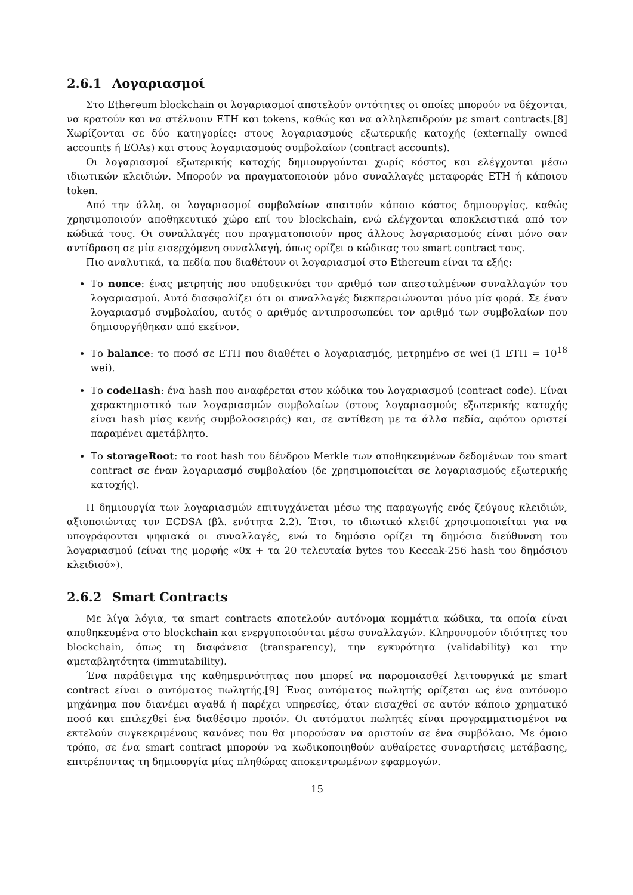2.6.1 Λογαριασμοί
Στο Ethereum blockchain οι λογαριασμοί αποτελούν οντότητες οι οποίες μπορούν να δέχονται, να κρατούν και να στέλνουν ETH και tokens, καθώς και να αλληλεπιδρούν με smart contracts.[8] Χωρίζονται σε δύο κατηγορίες: στους λογαριασμούς εξωτερικής κατοχής (externally owned accounts ή EOAs) και στους λογαριασμούς συμβολαίων (contract accounts).
Οι λογαριασμοί εξωτερικής κατοχής δημιουργούνται χωρίς κόστος και ελέγχονται μέσω ιδιωτικών κλειδιών. Μπορούν να πραγματοποιούν μόνο συναλλαγές μεταφοράς ETH ή κάποιου token.
Από την άλλη, οι λογαριασμοί συμβολαίων απαιτούν κάποιο κόστος δημιουργίας, καθώς χρησιμοποιούν αποθηκευτικό χώρο επί του blockchain, ενώ ελέγχονται αποκλειστικά από τον κώδικά τους. Οι συναλλαγές που πραγματοποιούν προς άλλους λογαριασμούς είναι μόνο σαν αντίδραση σε μία εισερχόμενη συναλλαγή, όπως ορίζει ο κώδικας του smart contract τους.
Πιο αναλυτικά, τα πεδία που διαθέτουν οι λογαριασμοί στο Ethereum είναι τα εξής:
Το nonce: ένας μετρητής που υποδεικνύει τον αριθμό των απεσταλμένων συναλλαγών του λογαριασμού. Αυτό διασφαλίζει ότι οι συναλλαγές διεκπεραιώνονται μόνο μία φορά. Σε έναν λογαριασμό συμβολαίου, αυτός ο αριθμός αντιπροσωπεύει τον αριθμό των συμβολαίων που δημιουργήθηκαν από εκείνον.
Το balance: το ποσό σε ETH που διαθέτει ο λογαριασμός, μετρημένο σε wei (1 ETH = 10<sup>18</sup> wei).
Το codeHash: ένα hash που αναφέρεται στον κώδικα του λογαριασμού (contract code). Είναι χαρακτηριστικό των λογαριασμών συμβολαίων (στους λογαριασμούς εξωτερικής κατοχής είναι hash μίας κενής συμβολοσειράς) και, σε αντίθεση με τα άλλα πεδία, αφότου οριστεί παραμένει αμετάβλητο.
Το storageRoot: το root hash του δένδρου Merkle των αποθηκευμένων δεδομένων του smart contract σε έναν λογαριασμό συμβολαίου (δε χρησιμοποιείται σε λογαριασμούς εξωτερικής κατοχής).
Η δημιουργία των λογαριασμών επιτυγχάνεται μέσω της παραγωγής ενός ζεύγους κλειδιών, αξιοποιώντας τον ECDSA (βλ. ενότητα 2.2). Έτσι, το ιδιωτικό κλειδί χρησιμοποιείται για να υπογράφονται ψηφιακά οι συναλλαγές, ενώ το δημόσιο ορίζει τη δημόσια διεύθυνση του λογαριασμού (είναι της μορφής «0x + τα 20 τελευταία bytes του Keccak-256 hash του δημόσιου κλειδιού»).
2.6.2 Smart Contracts
Με λίγα λόγια, τα smart contracts αποτελούν αυτόνομα κομμάτια κώδικα, τα οποία είναι αποθηκευμένα στο blockchain και ενεργοποιούνται μέσω συναλλαγών. Κληρονομούν ιδιότητες του blockchain, όπως τη διαφάνεια (transparency), την εγκυρότητα (validability) και την αμεταβλητότητα (immutability).
Ένα παράδειγμα της καθημερινότητας που μπορεί να παρομοιασθεί λειτουργικά με smart contract είναι ο αυτόματος πωλητής.[9] Ένας αυτόματος πωλητής ορίζεται ως ένα αυτόνομο μηχάνημα που διανέμει αγαθά ή παρέχει υπηρεσίες, όταν εισαχθεί σε αυτόν κάποιο χρηματικό ποσό και επιλεχθεί ένα διαθέσιμο προϊόν. Οι αυτόματοι πωλητές είναι προγραμματισμένοι να εκτελούν συγκεκριμένους κανόνες που θα μπορούσαν να οριστούν σε ένα συμβόλαιο. Με όμοιο τρόπο, σε ένα smart contract μπορούν να κωδικοποιηθούν αυθαίρετες συναρτήσεις μετάβασης, επιτρέποντας τη δημιουργία μίας πληθώρας αποκεντρωμένων εφαρμογών.
15